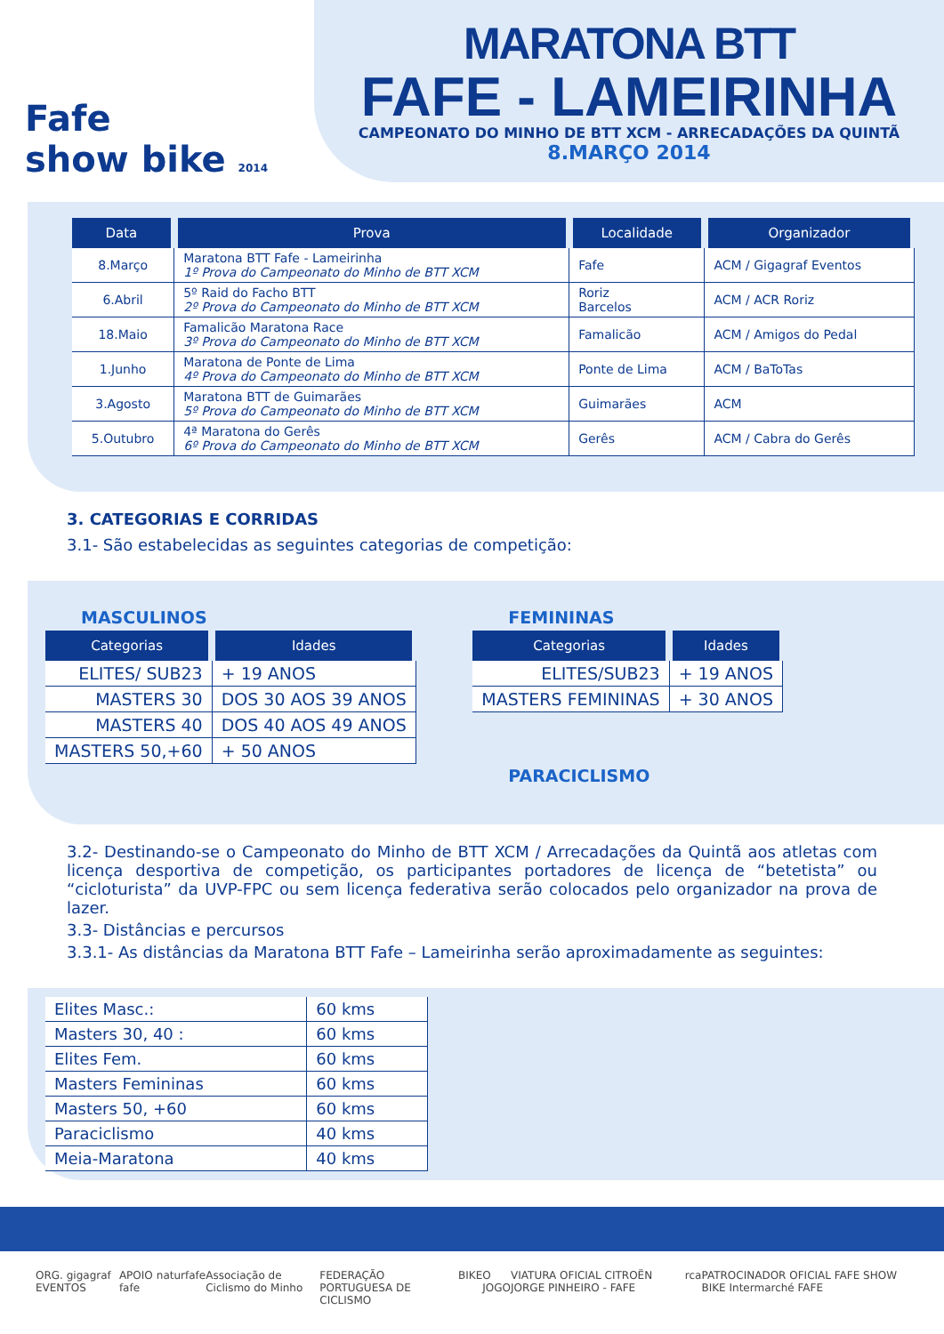Fafe
show bike 2014
MARATONA BTT
FAFE - LAMEIRINHA
CAMPEONATO DO MINHO DE BTT XCM - ARRECADAÇÕES DA QUINTÃ
8.MARÇO 2014
| Data | Prova | Localidade | Organizador |
| --- | --- | --- | --- |
| 8.Março | Maratona BTT Fafe - Lameirinha 1º Prova do Campeonato do Minho de BTT XCM | Fafe | ACM / Gigagraf Eventos |
| 6.Abril | 5º Raid do Facho BTT 2º Prova do Campeonato do Minho de BTT XCM | Roriz Barcelos | ACM / ACR Roriz |
| 18.Maio | Famalicão Maratona Race 3º Prova do Campeonato do Minho de BTT XCM | Famalicão | ACM / Amigos do Pedal |
| 1.Junho | Maratona de Ponte de Lima 4º Prova do Campeonato do Minho de BTT XCM | Ponte de Lima | ACM / BaToTas |
| 3.Agosto | Maratona BTT de Guimarães 5º Prova do Campeonato do Minho de BTT XCM | Guimarães | ACM |
| 5.Outubro | 4ª Maratona do Gerês 6º Prova do Campeonato do Minho de BTT XCM | Gerês | ACM / Cabra do Gerês |
3. CATEGORIAS E CORRIDAS
3.1- São estabelecidas as seguintes categorias de competição:
MASCULINOS
| Categorias | Idades |
| --- | --- |
| ELITES/ SUB23 | + 19 ANOS |
| MASTERS 30 | DOS 30 AOS 39 ANOS |
| MASTERS 40 | DOS 40 AOS 49 ANOS |
| MASTERS 50,+60 | + 50 ANOS |
FEMININAS
| Categorias | Idades |
| --- | --- |
| ELITES/SUB23 | + 19 ANOS |
| MASTERS FEMININAS | + 30 ANOS |
PARACICLISMO
3.2- Destinando-se o Campeonato do Minho de BTT XCM / Arrecadações da Quintã aos atletas com licença desportiva de competição, os participantes portadores de licença de “betetista” ou “cicloturista” da UVP-FPC ou sem licença federativa serão colocados pelo organizador na prova de lazer.
3.3- Distâncias e percursos
3.3.1- As distâncias da Maratona BTT Fafe – Lameirinha serão aproximadamente as seguintes:
| Elites Masc.: | 60 kms |
| Masters 30, 40 : | 60 kms |
| Elites Fem. | 60 kms |
| Masters Femininas | 60 kms |
| Masters 50, +60 | 60 kms |
| Paraciclismo | 40 kms |
| Meia-Maratona | 40 kms |
ORG. gigagraf EVENTOS APOIO fafe naturfafe Associação de Ciclismo do Minho FEDERAÇÃO PORTUGUESA DE CICLISMO BIKE O JOGO VIATURA OFICIAL CITROËN JORGE PINHEIRO - FAFE rca PATROCINADOR OFICIAL FAFE SHOW BIKE Intermarché FAFE